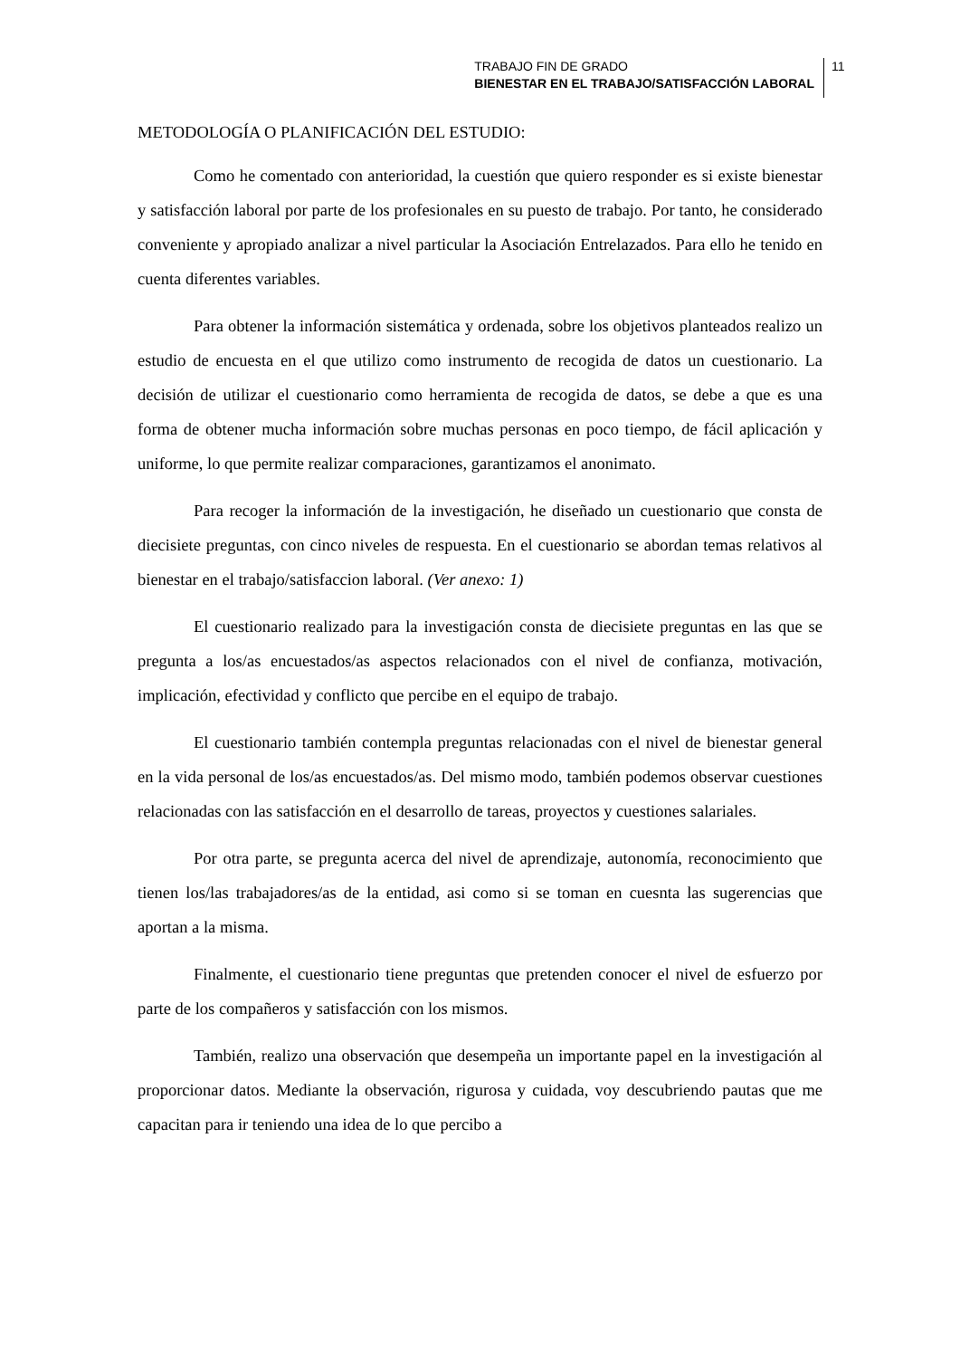TRABAJO FIN DE GRADO
BIENESTAR EN EL TRABAJO/SATISFACCIÓN LABORAL
11
METODOLOGÍA O PLANIFICACIÓN DEL ESTUDIO:
Como he comentado con anterioridad, la cuestión que quiero responder es si existe bienestar y satisfacción laboral por parte de los profesionales en su puesto de trabajo. Por tanto, he considerado conveniente y apropiado analizar a nivel particular la Asociación Entrelazados. Para ello he tenido en cuenta diferentes variables.
Para obtener la información sistemática y ordenada, sobre los objetivos planteados realizo un estudio de encuesta en el que utilizo como instrumento de recogida de datos un cuestionario. La decisión de utilizar el cuestionario como herramienta de recogida de datos, se debe a que es una forma de obtener mucha información sobre muchas personas en poco tiempo, de fácil aplicación y uniforme, lo que permite realizar comparaciones, garantizamos el anonimato.
Para recoger la información de la investigación, he diseñado un cuestionario que consta de diecisiete preguntas, con cinco niveles de respuesta. En el cuestionario se abordan temas relativos al bienestar en el trabajo/satisfaccion laboral. (Ver anexo: 1)
El cuestionario realizado para la investigación consta de diecisiete preguntas en las que se pregunta a los/as encuestados/as aspectos relacionados con el nivel de confianza, motivación, implicación, efectividad y conflicto que percibe en el equipo de trabajo.
El cuestionario también contempla preguntas relacionadas con el nivel de bienestar general en la vida personal de los/as encuestados/as. Del mismo modo, también podemos observar cuestiones relacionadas con las satisfacción en el desarrollo de tareas, proyectos y cuestiones salariales.
Por otra parte, se pregunta acerca del nivel de aprendizaje, autonomía, reconocimiento que tienen los/las trabajadores/as de la entidad, asi como si se toman en cuesnta las sugerencias que aportan a la misma.
Finalmente, el cuestionario tiene preguntas que pretenden conocer el nivel de esfuerzo por parte de los compañeros y satisfacción con los mismos.
También, realizo una observación que desempeña un importante papel en la investigación al proporcionar datos. Mediante la observación, rigurosa y cuidada, voy descubriendo pautas que me capacitan para ir teniendo una idea de lo que percibo a